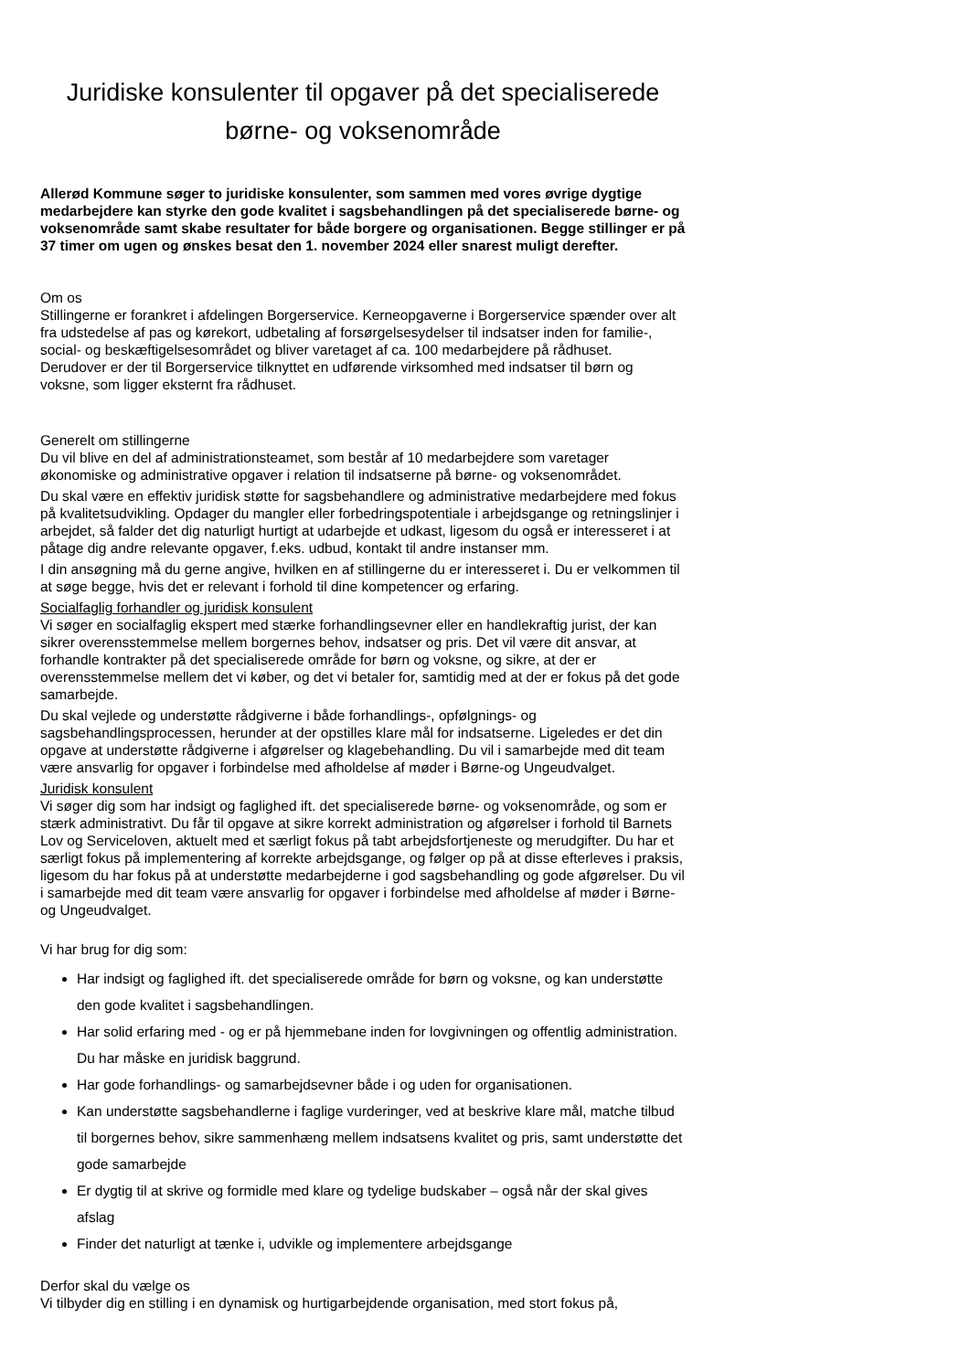Juridiske konsulenter til opgaver på det specialiserede børne- og voksenområde
Allerød Kommune søger to juridiske konsulenter, som sammen med vores øvrige dygtige medarbejdere kan styrke den gode kvalitet i sagsbehandlingen på det specialiserede børne- og voksenområde samt skabe resultater for både borgere og organisationen. Begge stillinger er på 37 timer om ugen og ønskes besat den 1. november 2024 eller snarest muligt derefter.
Om os
Stillingerne er forankret i afdelingen Borgerservice. Kerneopgaverne i Borgerservice spænder over alt fra udstedelse af pas og kørekort, udbetaling af forsørgelsesydelser til indsatser inden for familie-, social- og beskæftigelsesområdet og bliver varetaget af ca. 100 medarbejdere på rådhuset.
Derudover er der til Borgerservice tilknyttet en udførende virksomhed med indsatser til børn og voksne, som ligger eksternt fra rådhuset.
Generelt om stillingerne
Du vil blive en del af administrationsteamet, som består af 10 medarbejdere som varetager økonomiske og administrative opgaver i relation til indsatserne på børne- og voksenområdet.
Du skal være en effektiv juridisk støtte for sagsbehandlere og administrative medarbejdere med fokus på kvalitetsudvikling. Opdager du mangler eller forbedringspotentiale i arbejdsgange og retningslinjer i arbejdet, så falder det dig naturligt hurtigt at udarbejde et udkast, ligesom du også er interesseret i at påtage dig andre relevante opgaver, f.eks. udbud, kontakt til andre instanser mm.
I din ansøgning må du gerne angive, hvilken en af stillingerne du er interesseret i. Du er velkommen til at søge begge, hvis det er relevant i forhold til dine kompetencer og erfaring.
Socialfaglig forhandler og juridisk konsulent
Vi søger en socialfaglig ekspert med stærke forhandlingsevner eller en handlekraftig jurist, der kan sikrer overensstemmelse mellem borgernes behov, indsatser og pris. Det vil være dit ansvar, at forhandle kontrakter på det specialiserede område for børn og voksne, og sikre, at der er overensstemmelse mellem det vi køber, og det vi betaler for, samtidig med at der er fokus på det gode samarbejde.
Du skal vejlede og understøtte rådgiverne i både forhandlings-, opfølgnings- og sagsbehandlingsprocessen, herunder at der opstilles klare mål for indsatserne. Ligeledes er det din opgave at understøtte rådgiverne i afgørelser og klagebehandling. Du vil i samarbejde med dit team være ansvarlig for opgaver i forbindelse med afholdelse af møder i Børne-og Ungeudvalget.
Juridisk konsulent
Vi søger dig som har indsigt og faglighed ift. det specialiserede børne- og voksenområde, og som er stærk administrativt. Du får til opgave at sikre korrekt administration og afgørelser i forhold til Barnets Lov og Serviceloven, aktuelt med et særligt fokus på tabt arbejdsfortjeneste og merudgifter. Du har et særligt fokus på implementering af korrekte arbejdsgange, og følger op på at disse efterleves i praksis, ligesom du har fokus på at understøtte medarbejderne i god sagsbehandling og gode afgørelser. Du vil i samarbejde med dit team være ansvarlig for opgaver i forbindelse med afholdelse af møder i Børne-og Ungeudvalget.
Vi har brug for dig som:
Har indsigt og faglighed ift. det specialiserede område for børn og voksne, og kan understøtte den gode kvalitet i sagsbehandlingen.
Har solid erfaring med - og er på hjemmebane inden for lovgivningen og offentlig administration. Du har måske en juridisk baggrund.
Har gode forhandlings- og samarbejdsevner både i og uden for organisationen.
Kan understøtte sagsbehandlerne i faglige vurderinger, ved at beskrive klare mål, matche tilbud til borgernes behov, sikre sammenhæng mellem indsatsens kvalitet og pris, samt understøtte det gode samarbejde
Er dygtig til at skrive og formidle med klare og tydelige budskaber – også når der skal gives afslag
Finder det naturligt at tænke i, udvikle og implementere arbejdsgange
Derfor skal du vælge os
Vi tilbyder dig en stilling i en dynamisk og hurtigarbejdende organisation, med stort fokus på,